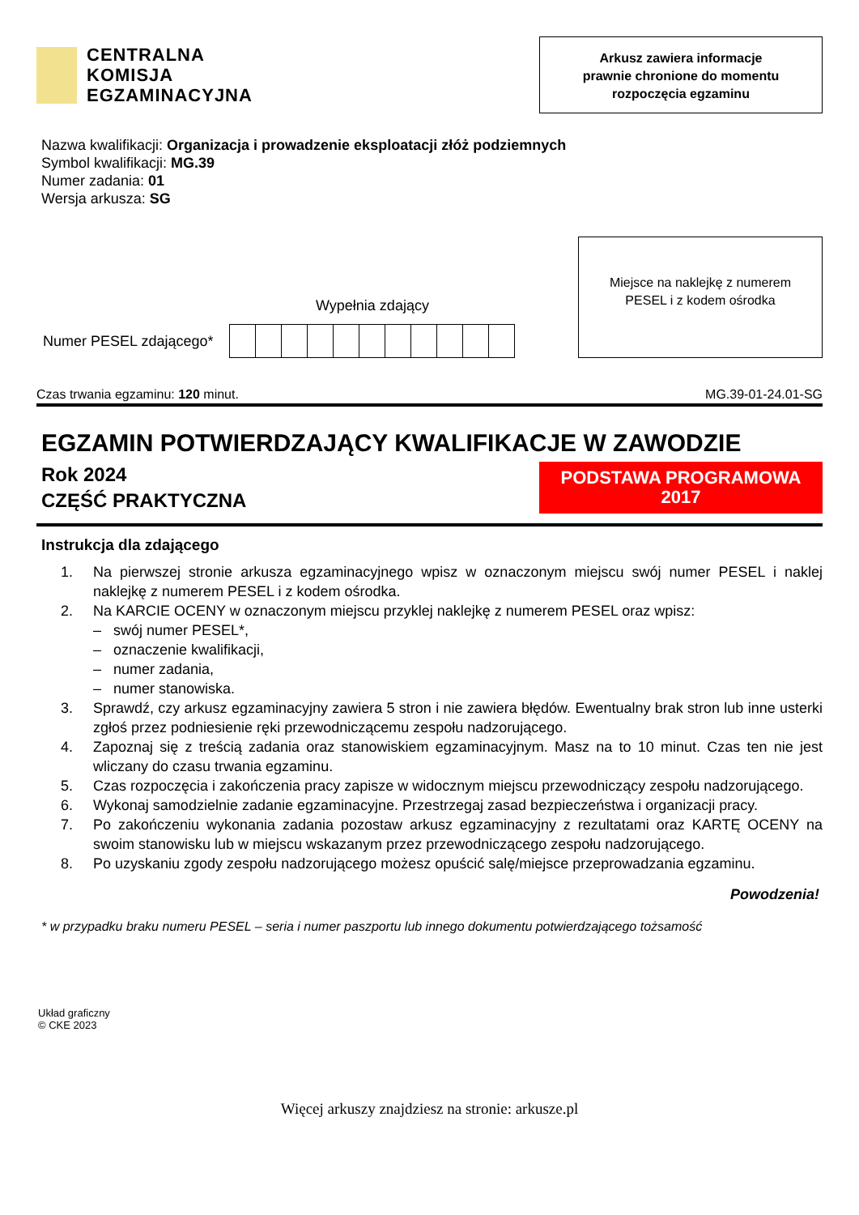CENTRALNA
KOMISJA
EGZAMINACYJNA
Arkusz zawiera informacje
prawnie chronione do momentu
rozpoczęcia egzaminu
Nazwa kwalifikacji: Organizacja i prowadzenie eksploatacji złóż podziemnych
Symbol kwalifikacji: MG.39
Numer zadania: 01
Wersja arkusza: SG
Numer PESEL zdającego*
Wypełnia zdający
Miejsce na naklejkę z numerem
PESEL i z kodem ośrodka
Czas trwania egzaminu: 120 minut. MG.39-01-24.01-SG
EGZAMIN POTWIERDZAJĄCY KWALIFIKACJE W ZAWODZIE
Rok 2024
CZĘŚĆ PRAKTYCZNA
PODSTAWA PROGRAMOWA
2017
Instrukcja dla zdającego
1. Na pierwszej stronie arkusza egzaminacyjnego wpisz w oznaczonym miejscu swój numer PESEL i naklej naklejkę z numerem PESEL i z kodem ośrodka.
2. Na KARCIE OCENY w oznaczonym miejscu przyklej naklejkę z numerem PESEL oraz wpisz:
– swój numer PESEL*,
– oznaczenie kwalifikacji,
– numer zadania,
– numer stanowiska.
3. Sprawdź, czy arkusz egzaminacyjny zawiera 5 stron i nie zawiera błędów. Ewentualny brak stron lub inne usterki zgłoś przez podniesienie ręki przewodniczącemu zespołu nadzorującego.
4. Zapoznaj się z treścią zadania oraz stanowiskiem egzaminacyjnym. Masz na to 10 minut. Czas ten nie jest wliczany do czasu trwania egzaminu.
5. Czas rozpoczęcia i zakończenia pracy zapisze w widocznym miejscu przewodniczący zespołu nadzorującego.
6. Wykonaj samodzielnie zadanie egzaminacyjne. Przestrzegaj zasad bezpieczeństwa i organizacji pracy.
7. Po zakończeniu wykonania zadania pozostaw arkusz egzaminacyjny z rezultatami oraz KARTĘ OCENY na swoim stanowisku lub w miejscu wskazanym przez przewodniczącego zespołu nadzorującego.
8. Po uzyskaniu zgody zespołu nadzorującego możesz opuścić salę/miejsce przeprowadzania egzaminu.
Powodzenia!
* w przypadku braku numeru PESEL – seria i numer paszportu lub innego dokumentu potwierdzającego tożsamość
Układ graficzny
© CKE 2023
Więcej arkuszy znajdziesz na stronie: arkusze.pl